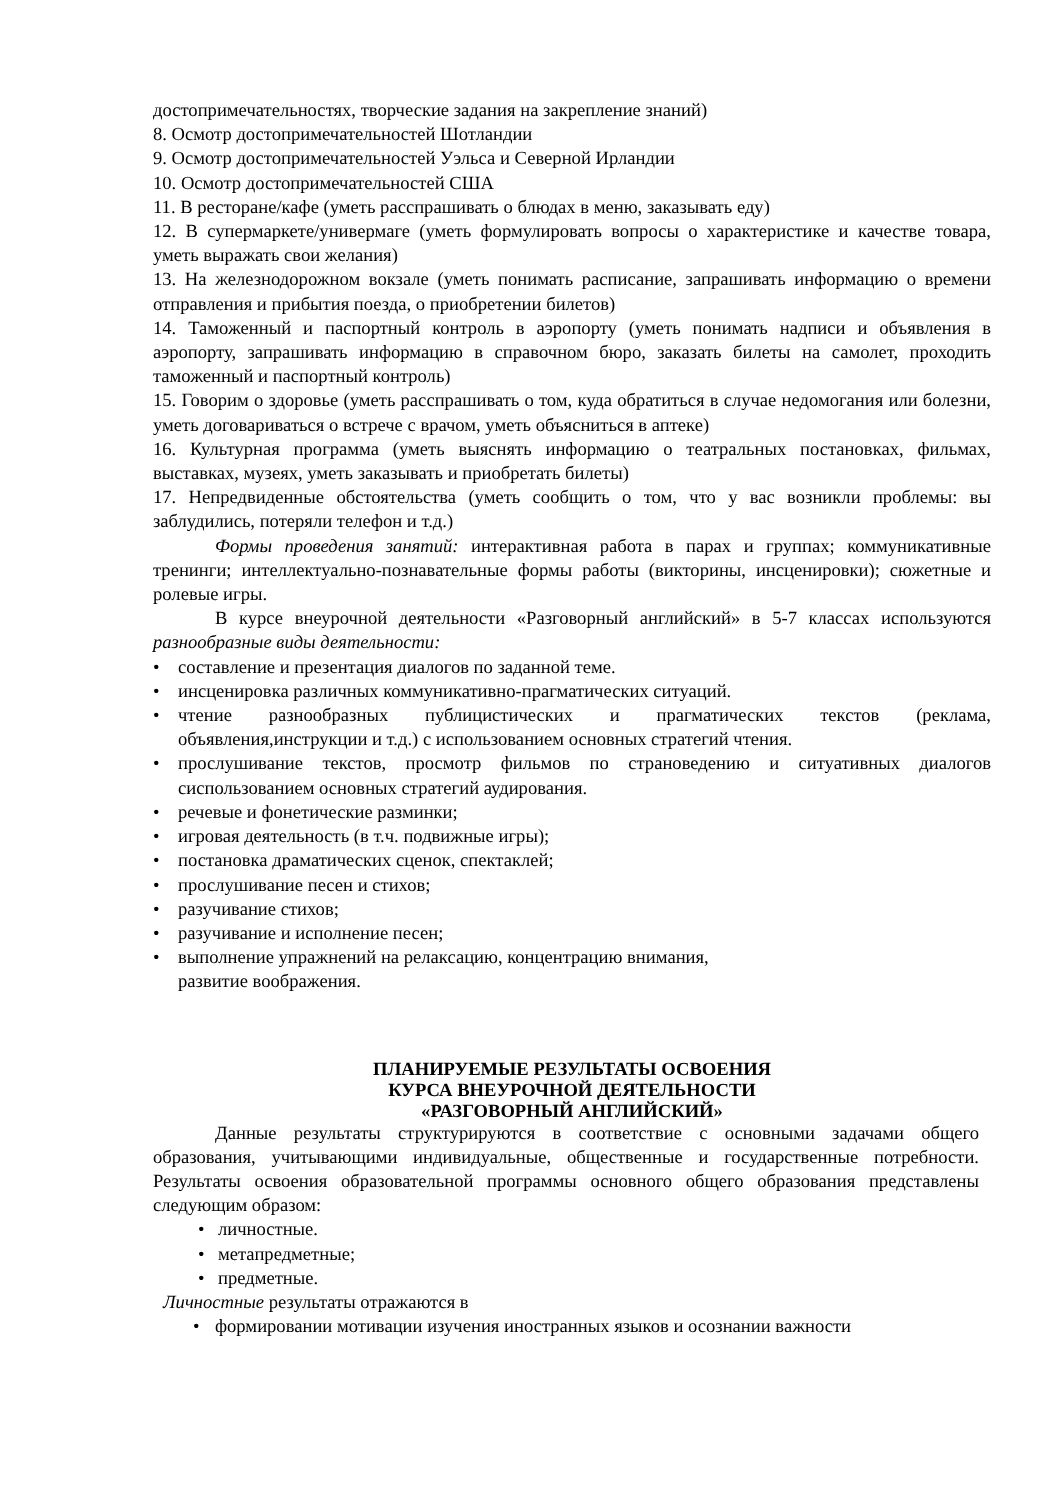достопримечательностях, творческие задания на закрепление знаний)
8. Осмотр достопримечательностей Шотландии
9. Осмотр достопримечательностей Уэльса и Северной Ирландии
10. Осмотр достопримечательностей США
11. В ресторане/кафе (уметь расспрашивать о блюдах в меню, заказывать еду)
12. В супермаркете/универмаге (уметь формулировать вопросы о характеристике и качестве товара, уметь выражать свои желания)
13. На железнодорожном вокзале (уметь понимать расписание, запрашивать информацию о времени отправления и прибытия поезда, о приобретении билетов)
14. Таможенный и паспортный контроль в аэропорту (уметь понимать надписи и объявления в аэропорту, запрашивать информацию в справочном бюро, заказать билеты на самолет, проходить таможенный и паспортный контроль)
15. Говорим о здоровье (уметь расспрашивать о том, куда обратиться в случае недомогания или болезни, уметь договариваться о встрече с врачом, уметь объясниться в аптеке)
16. Культурная программа (уметь выяснять информацию о театральных постановках, фильмах, выставках, музеях, уметь заказывать и приобретать билеты)
17. Непредвиденные обстоятельства (уметь сообщить о том, что у вас возникли проблемы: вы заблудились, потеряли телефон и т.д.)
Формы проведения занятий: интерактивная работа в парах и группах; коммуникативные тренинги; интеллектуально-познавательные формы работы (викторины, инсценировки); сюжетные и ролевые игры.
В курсе внеурочной деятельности «Разговорный английский» в 5-7 классах используются разнообразные виды деятельности:
• составление и презентация диалогов по заданной теме.
• инсценировка различных коммуникативно-прагматических ситуаций.
• чтение разнообразных публицистических и прагматических текстов (реклама, объявления,инструкции и т.д.) с использованием основных стратегий чтения.
• прослушивание текстов, просмотр фильмов по страноведению и ситуативных диалогов сиспользованием основных стратегий аудирования.
• речевые и фонетические разминки;
• игровая деятельность (в т.ч. подвижные игры);
• постановка драматических сценок, спектаклей;
• прослушивание песен и стихов;
• разучивание стихов;
• разучивание и исполнение песен;
• выполнение упражнений на релаксацию, концентрацию внимания,
развитие воображения.
ПЛАНИРУЕМЫЕ РЕЗУЛЬТАТЫ ОСВОЕНИЯ
КУРСА ВНЕУРОЧНОЙ ДЕЯТЕЛЬНОСТИ
«РАЗГОВОРНЫЙ АНГЛИЙСКИЙ»
Данные результаты структурируются в соответствие с основными задачами общего образования, учитывающими индивидуальные, общественные и государственные потребности. Результаты освоения образовательной программы основного общего образования представлены следующим образом:
• личностные.
• метапредметные;
• предметные.
Личностные результаты отражаются в
• формировании мотивации изучения иностранных языков и осознании важности